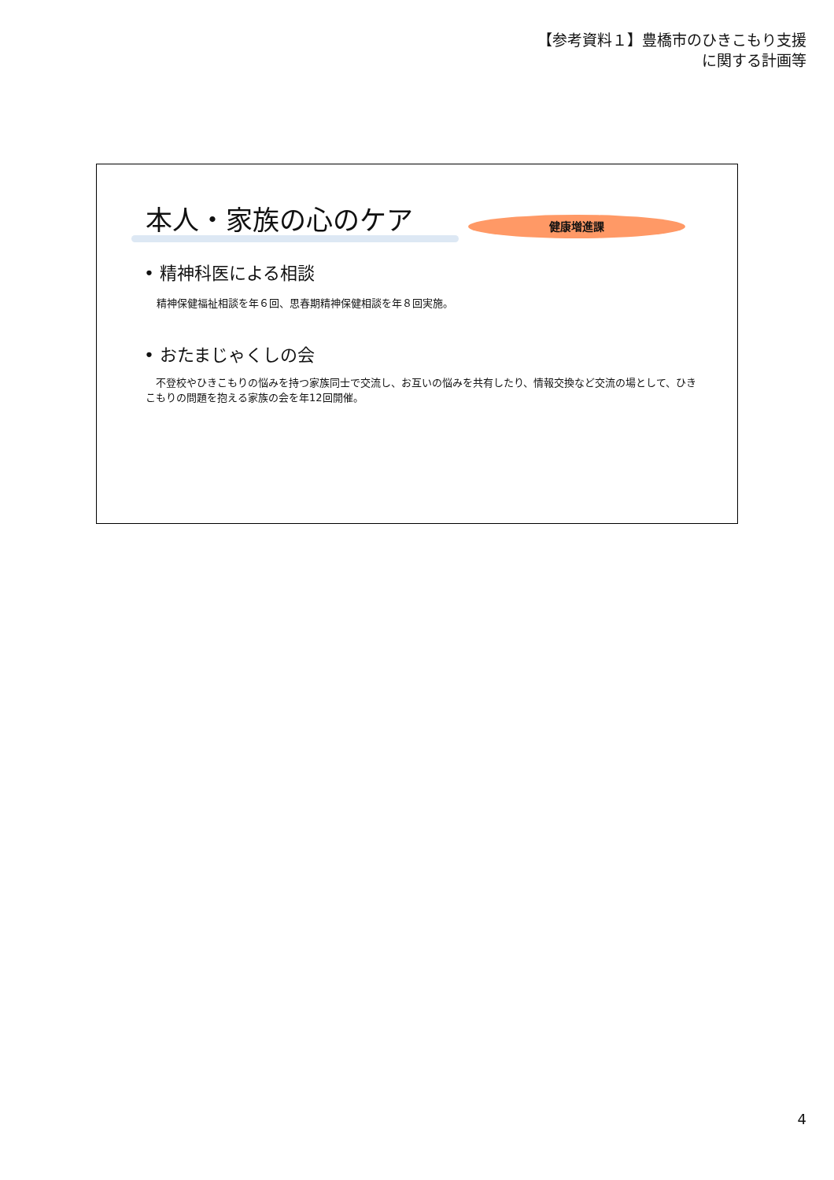【参考資料１】豊橋市のひきこもり支援
に関する計画等
本人・家族の心のケア 健康増進課
• 精神科医による相談
精神保健福祉相談を年６回、思春期精神保健相談を年８回実施。
• おたまじゃくしの会
　不登校やひきこもりの悩みを持つ家族同士で交流し、お互いの悩みを共有したり、情報交換など交流の場として、ひきこもりの問題を抱える家族の会を年12回開催。
4